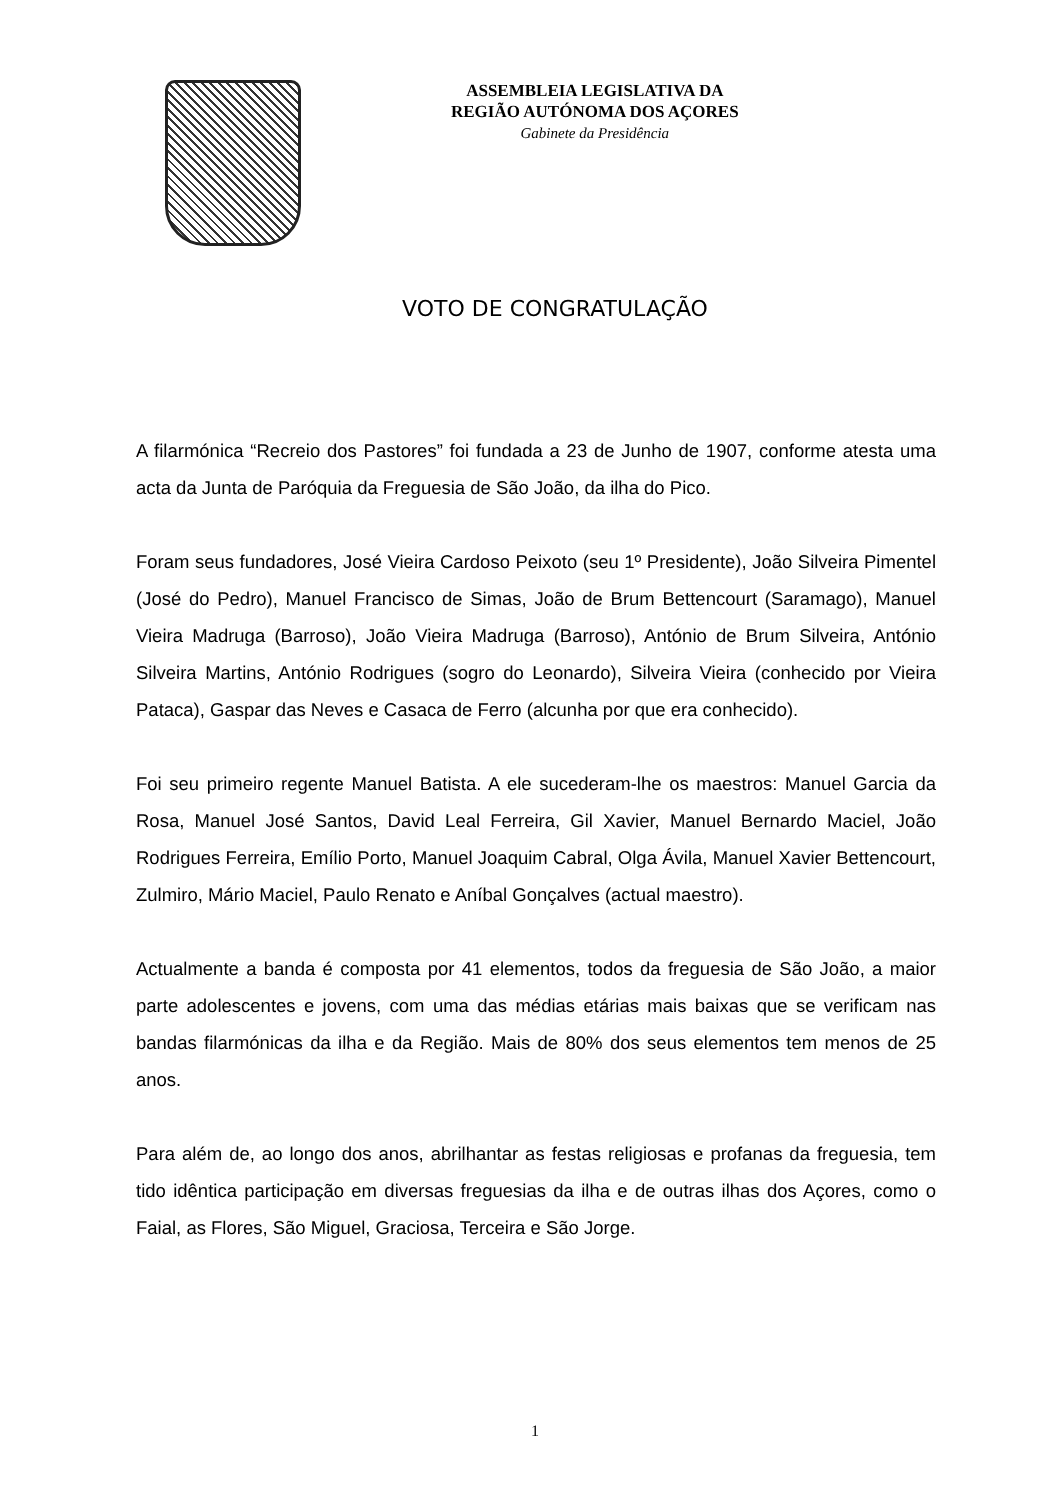ASSEMBLEIA LEGISLATIVA DA
REGIÃO AUTÓNOMA DOS AÇORES
Gabinete da Presidência
VOTO DE CONGRATULAÇÃO
A filarmónica “Recreio dos Pastores” foi fundada a 23 de Junho de 1907, conforme atesta uma acta da Junta de Paróquia da Freguesia de São João, da ilha do Pico.
Foram seus fundadores, José Vieira Cardoso Peixoto (seu 1º Presidente), João Silveira Pimentel (José do Pedro), Manuel Francisco de Simas, João de Brum Bettencourt (Saramago), Manuel Vieira Madruga (Barroso), João Vieira Madruga (Barroso), António de Brum Silveira, António Silveira Martins, António Rodrigues (sogro do Leonardo), Silveira Vieira (conhecido por Vieira Pataca), Gaspar das Neves e Casaca de Ferro (alcunha por que era conhecido).
Foi seu primeiro regente Manuel Batista. A ele sucederam-lhe os maestros: Manuel Garcia da Rosa, Manuel José Santos, David Leal Ferreira, Gil Xavier, Manuel Bernardo Maciel, João Rodrigues Ferreira, Emílio Porto, Manuel Joaquim Cabral, Olga Ávila, Manuel Xavier Bettencourt, Zulmiro, Mário Maciel, Paulo Renato e Aníbal Gonçalves (actual maestro).
Actualmente a banda é composta por 41 elementos, todos da freguesia de São João, a maior parte adolescentes e jovens, com uma das médias etárias mais baixas que se verificam nas bandas filarmónicas da ilha e da Região. Mais de 80% dos seus elementos tem menos de 25 anos.
Para além de, ao longo dos anos, abrilhantar as festas religiosas e profanas da freguesia, tem tido idêntica participação em diversas freguesias da ilha e de outras ilhas dos Açores, como o Faial, as Flores, São Miguel, Graciosa, Terceira e São Jorge.
1